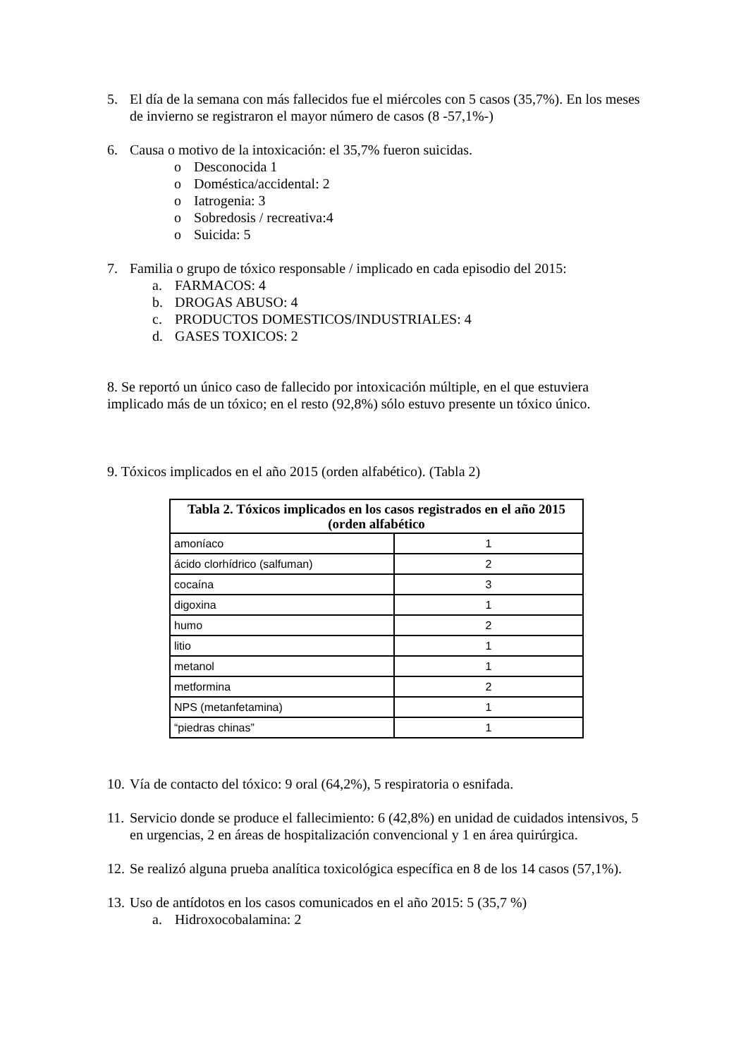5. El día de la semana con más fallecidos fue el miércoles con 5 casos (35,7%). En los meses de invierno se registraron el mayor número de casos (8 -57,1%-)
6. Causa o motivo de la intoxicación: el 35,7% fueron suicidas.
o Desconocida 1
o Doméstica/accidental: 2
o Iatrogenia: 3
o Sobredosis / recreativa:4
o Suicida: 5
7. Familia o grupo de tóxico responsable / implicado en cada episodio del 2015:
a. FARMACOS: 4
b. DROGAS ABUSO: 4
c. PRODUCTOS DOMESTICOS/INDUSTRIALES: 4
d. GASES TOXICOS: 2
8. Se reportó un único caso de fallecido por intoxicación múltiple, en el que estuviera implicado más de un tóxico; en el resto (92,8%) sólo estuvo presente un tóxico único.
9. Tóxicos implicados en el año 2015 (orden alfabético). (Tabla 2)
| Tabla 2. Tóxicos implicados en los casos registrados en el año 2015 (orden alfabético | |
| --- | --- |
| amoníaco | 1 |
| ácido clorhídrico (salfuman) | 2 |
| cocaína | 3 |
| digoxina | 1 |
| humo | 2 |
| litio | 1 |
| metanol | 1 |
| metformina | 2 |
| NPS (metanfetamina) | 1 |
| “piedras chinas” | 1 |
10. Vía de contacto del tóxico: 9 oral (64,2%), 5 respiratoria o esnifada.
11. Servicio donde se produce el fallecimiento: 6 (42,8%) en unidad de cuidados intensivos, 5 en urgencias, 2 en áreas de hospitalización convencional y 1 en área quirúrgica.
12. Se realizó alguna prueba analítica toxicológica específica en 8 de los 14 casos (57,1%).
13. Uso de antídotos en los casos comunicados en el año 2015: 5 (35,7 %)
a. Hidroxocobalamina: 2